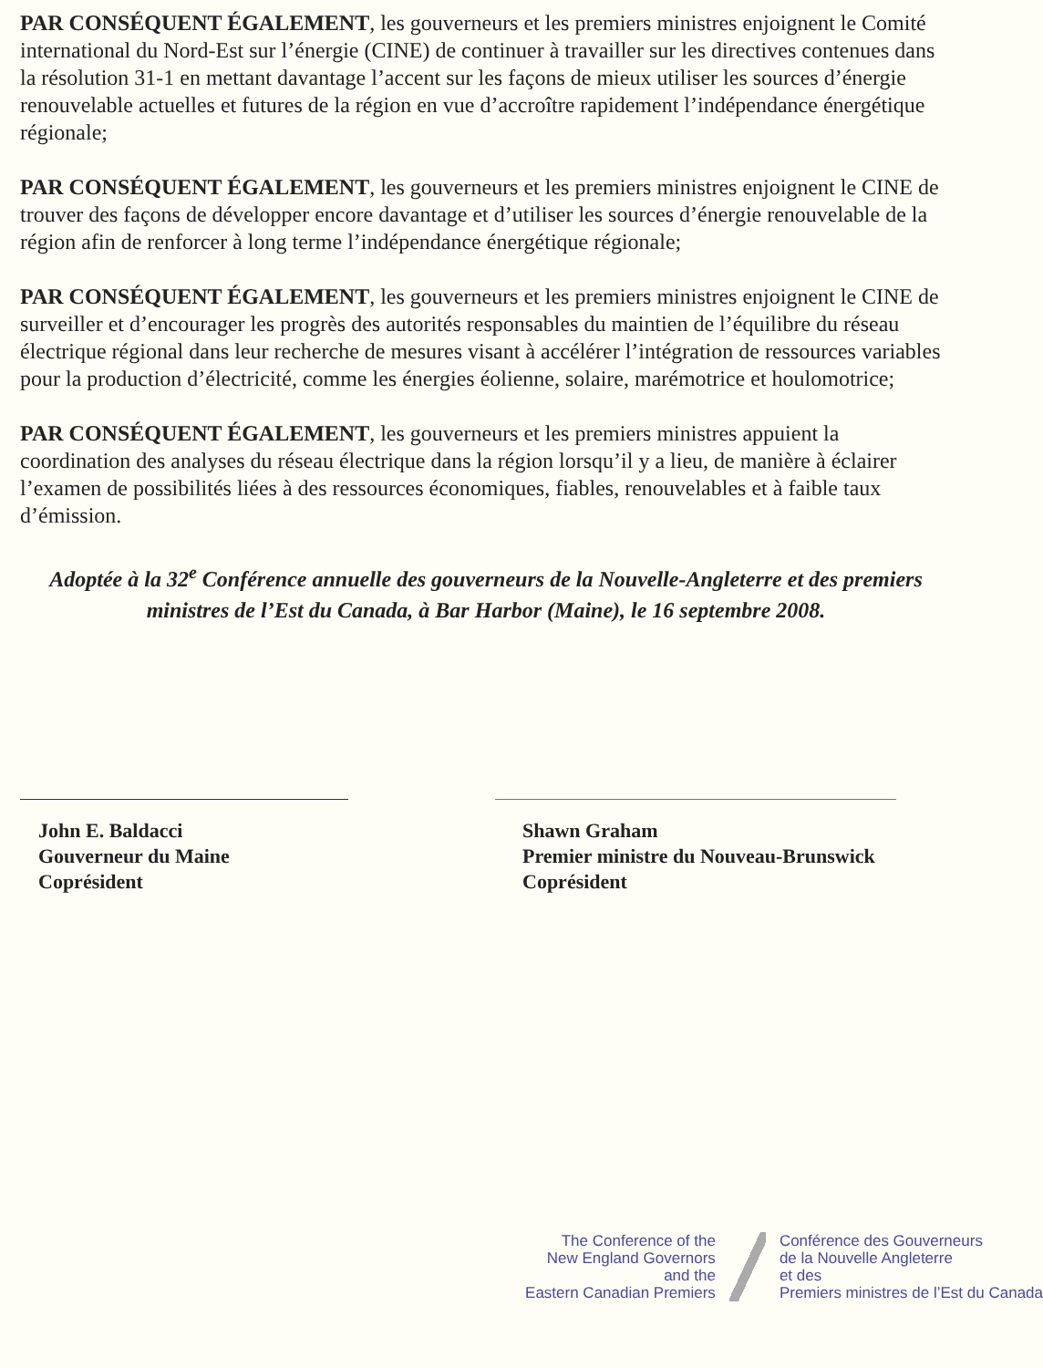PAR CONSÉQUENT ÉGALEMENT, les gouverneurs et les premiers ministres enjoignent le Comité international du Nord-Est sur l’énergie (CINE) de continuer à travailler sur les directives contenues dans la résolution 31-1 en mettant davantage l’accent sur les façons de mieux utiliser les sources d’énergie renouvelable actuelles et futures de la région en vue d’accroître rapidement l’indépendance énergétique régionale;
PAR CONSÉQUENT ÉGALEMENT, les gouverneurs et les premiers ministres enjoignent le CINE de trouver des façons de développer encore davantage et d’utiliser les sources d’énergie renouvelable de la région afin de renforcer à long terme l’indépendance énergétique régionale;
PAR CONSÉQUENT ÉGALEMENT, les gouverneurs et les premiers ministres enjoignent le CINE de surveiller et d’encourager les progrès des autorités responsables du maintien de l’équilibre du réseau électrique régional dans leur recherche de mesures visant à accélérer l’intégration de ressources variables pour la production d’électricité, comme les énergies éolienne, solaire, marémotrice et houlomotrice;
PAR CONSÉQUENT ÉGALEMENT, les gouverneurs et les premiers ministres appuient la coordination des analyses du réseau électrique dans la région lorsqu’il y a lieu, de manière à éclairer l’examen de possibilités liées à des ressources économiques, fiables, renouvelables et à faible taux d’émission.
Adoptée à la 32<sup>e</sup> Conférence annuelle des gouverneurs de la Nouvelle-Angleterre et des premiers ministres de l’Est du Canada, à Bar Harbor (Maine), le 16 septembre 2008.
John E. Baldacci
Gouverneur du Maine
Coprésident
Shawn Graham
Premier ministre du Nouveau-Brunswick
Coprésident
The Conference of the
New England Governors
and the
Eastern Canadian Premiers
Conférence des Gouverneurs
de la Nouvelle Angleterre
et des
Premiers ministres de l’Est du Canada